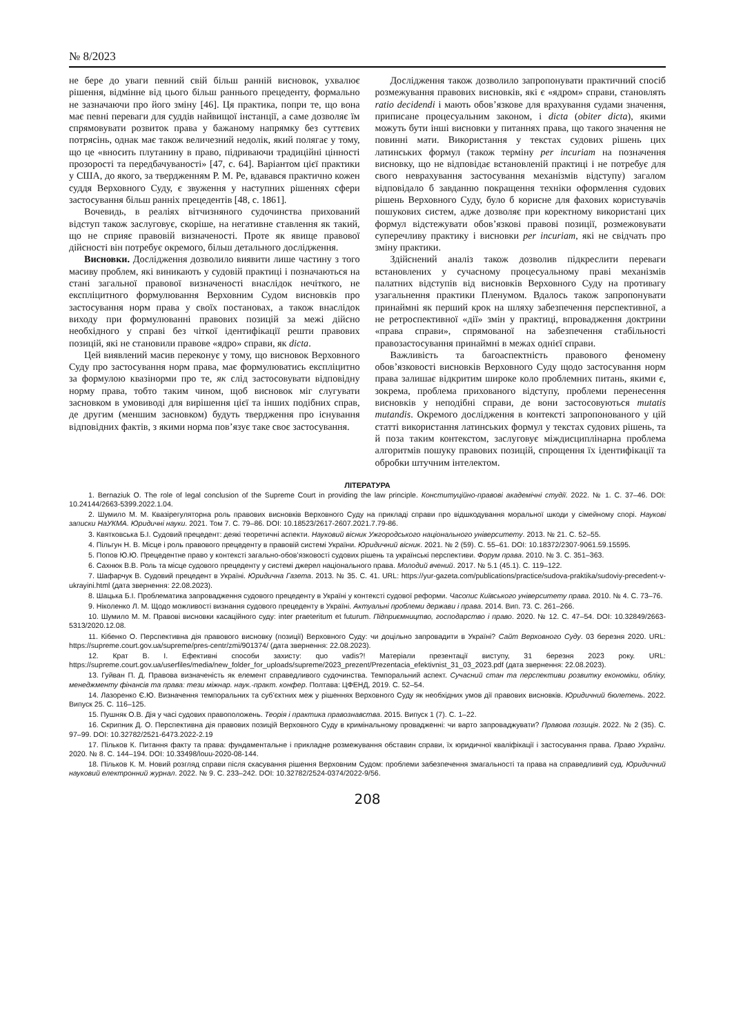№ 8/2023
не бере до уваги певний свій більш ранній висновок, ухвалює рішення, відмінне від цього більш раннього прецеденту, формально не зазначаючи про його зміну [46]. Ця практика, попри те, що вона має певні переваги для суддів найвищої інстанції, а саме дозволяє їм спрямовувати розвиток права у бажаному напрямку без суттєвих потрясінь, однак має також величезний недолік, який полягає у тому, що це «вносить плутанину в право, підриваючи традиційні цінності прозорості та передбачуваності» [47, с. 64]. Варіантом цієї практики у США, до якого, за твердженням Р. М. Ре, вдавався практично кожен суддя Верховного Суду, є звуження у наступних рішеннях сфери застосування більш ранніх прецедентів [48, с. 1861].
Вочевидь, в реаліях вітчизняного судочинства прихований відступ також заслуговує, скоріше, на негативне ставлення як такий, що не сприяє правовій визначеності. Проте як явище правової дійсності він потребує окремого, більш детального дослідження.
Висновки. Дослідження дозволило виявити лише частину з того масиву проблем, які виникають у судовій практиці і позначаються на стані загальної правової визначеності внаслідок нечіткого, не експліцитного формулювання Верховним Судом висновків про застосування норм права у своїх постановах, а також внаслідок виходу при формулюванні правових позицій за межі дійсно необхідного у справі без чіткої ідентифікації решти правових позицій, які не становили правове «ядро» справи, як dicta.
Цей виявлений масив переконує у тому, що висновок Верховного Суду про застосування норм права, має формулюватись експліцитно за формулою квазінорми про те, як слід застосовувати відповідну норму права, тобто таким чином, щоб висновок міг слугувати засновком в умовиводі для вирішення цієї та інших подібних справ, де другим (меншим засновком) будуть твердження про існування відповідних фактів, з якими норма пов’язує таке своє застосування.
Дослідження також дозволило запропонувати практичний спосіб розмежування правових висновків, які є «ядром» справи, становлять ratio decidendi і мають обов’язкове для врахування судами значення, приписане процесуальним законом, і dicta (obiter dicta), якими можуть бути інші висновки у питаннях права, що такого значення не повинні мати. Використання у текстах судових рішень цих латинських формул (також терміну per incuriam на позначення висновку, що не відповідає встановленій практиці і не потребує для свого неврахування застосування механізмів відступу) загалом відповідало б завданню покращення техніки оформлення судових рішень Верховного Суду, було б корисне для фахових користувачів пошукових систем, адже дозволяє при коректному використані цих формул відстежувати обов’язкові правові позиції, розмежовувати суперечливу практику і висновки per incuriam, які не свідчать про зміну практики.
Здійснений аналіз також дозволив підкреслити переваги встановлених у сучасному процесуальному праві механізмів палатних відступів від висновків Верховного Суду на противагу узагальнення практики Пленумом. Вдалось також запропонувати принаймні як перший крок на шляху забезпечення перспективної, а не ретроспективної «дії» змін у практиці, впровадження доктрини «права справи», спрямованої на забезпечення стабільності правозастосування принаймні в межах однієї справи.
Важливість та багоаспектність правового феномену обов’язковості висновків Верховного Суду щодо застосування норм права залишає відкритим широке коло проблемних питань, якими є, зокрема, проблема прихованого відступу, проблеми перенесення висновків у неподібні справи, де вони застосовуються mutatis mutandis. Окремого дослідження в контексті запропонованого у цій статті використання латинських формул у текстах судових рішень, та й поза таким контекстом, заслуговує міждисциплінарна проблема алгоритмів пошуку правових позицій, спрощення їх ідентифікації та обробки штучним інтелектом.
ЛІТЕРАТУРА
1. Bernaziuk O. The role of legal conclusion of the Supreme Court in providing the law principle. Конституційно-правові академічні студії. 2022. № 1. С. 37–46. DOI: 10.24144/2663-5399.2022.1.04.
2. Шумило М. М. Квазірегуляторна роль правових висновків Верховного Суду на прикладі справи про відшкодування моральної шкоди у сімейному спорі. Наукові записки НаУКМА. Юридичні науки. 2021. Том 7. С. 79–86. DOI: 10.18523/2617-2607.2021.7.79-86.
3. Квятковська Б.І. Судовий прецедент: деякі теоретичні аспекти. Науковий вісник Ужгородського національного університету. 2013. № 21. С. 52–55.
4. Пільгун Н. В. Місце і роль правового прецеденту в правовій системі України. Юридичний вісник. 2021. № 2 (59). С. 55–61. DOI: 10.18372/2307-9061.59.15595.
5. Попов Ю.Ю. Прецедентне право у контексті загально-обов’язковості судових рішень та українські перспективи. Форум права. 2010. № 3. С. 351–363.
6. Сахнюк В.В. Роль та місце судового прецеденту у системі джерел національного права. Молодий вчений. 2017. № 5.1 (45.1). С. 119–122.
7. Шафарчук В. Судовий прецедент в Україні. Юридична Газета. 2013. № 35. С. 41. URL: https://yur-gazeta.com/publications/practice/sudova-praktika/sudoviy-precedent-v-ukrayini.html (дата звернення: 22.08.2023).
8. Шацька Б.І. Проблематика запровадження судового прецеденту в Україні у контексті судової реформи. Часопис Київського університету права. 2010. № 4. С. 73–76.
9. Ніколенко Л. М. Щодо можливості визнання судового прецеденту в Україні. Актуальні проблеми держави і права. 2014. Вип. 73. С. 261–266.
10. Шумило М. М. Правові висновки касаційного суду: inter praeteritum et futurum. Підприємництво, господарство і право. 2020. № 12. С. 47–54. DOI: 10.32849/2663-5313/2020.12.08.
11. Кібенко О. Перспективна дія правового висновку (позиції) Верховного Суду: чи доцільно запровадити в Україні? Сайт Верховного Суду. 03 березня 2020. URL: https://supreme.court.gov.ua/supreme/pres-centr/zmi/901374/ (дата звернення: 22.08.2023).
12. Крат В. І. Ефективні способи захисту: quo vadis?! Матеріали презентації виступу, 31 березня 2023 року. URL: https://supreme.court.gov.ua/userfiles/media/new_folder_for_uploads/supreme/2023_prezent/Prezentacia_efektivnist_31_03_2023.pdf (дата звернення: 22.08.2023).
13. Гуйван П. Д. Правова визначеність як елемент справедливого судочинства. Темпоральний аспект. Сучасний стан та перспективи розвитку економіки, обліку, менеджменту фінансів та права: тези міжнар. наук.-практ. конфер. Полтава: ЦФЕНД, 2019. С. 52–54.
14. Лазоренко Є.Ю. Визначення темпоральних та суб’єктних меж у рішеннях Верховного Суду як необхідних умов дії правових висновків. Юридичний бюлетень. 2022. Випуск 25. С. 116–125.
15. Пушняк О.В. Дія у часі судових правоположень. Теорія і практика правознавства. 2015. Випуск 1 (7). С. 1–22.
16. Скрипник Д. О. Перспективна дія правових позицій Верховного Суду в кримінальному провадженні: чи варто запроваджувати? Правова позиція. 2022. № 2 (35). С. 97–99. DOI: 10.32782/2521-6473.2022-2.19
17. Пільков К. Питання факту та права: фундаментальне і прикладне розмежування обставин справи, їх юридичної кваліфікації і застосування права. Право України. 2020. № 8. С. 144–194. DOI: 10.33498/louu-2020-08-144.
18. Пільков К. М. Новий розгляд справи після скасування рішення Верховним Судом: проблеми забезпечення змагальності та права на справедливий суд. Юридичний науковий електронний журнал. 2022. № 9. С. 233–242. DOI: 10.32782/2524-0374/2022-9/56.
208